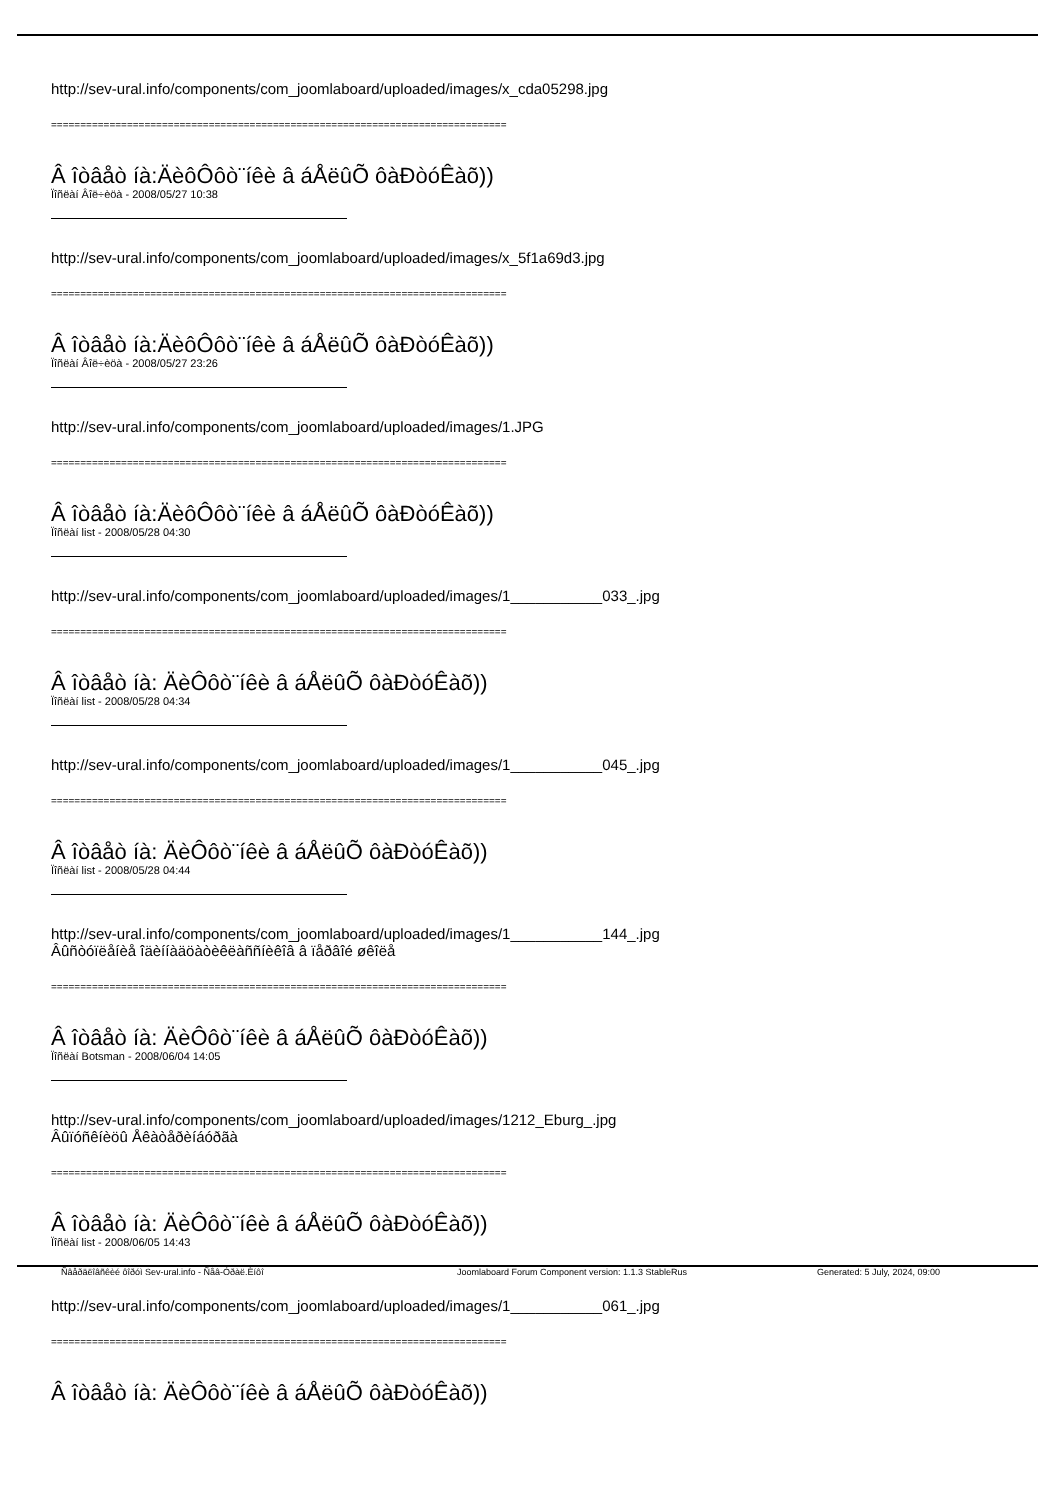http://sev-ural.info/components/com_joomlaboard/uploaded/images/x_cda05298.jpg
==============================================================================
Â îòâåò íà:ÄèôÔôò¨íêè â áÅëûÕ ôàÐòóÊàõ))
Ïîñëàí Âîë÷èöà - 2008/05/27 10:38
http://sev-ural.info/components/com_joomlaboard/uploaded/images/x_5f1a69d3.jpg
==============================================================================
Â îòâåò íà:ÄèôÔôò¨íêè â áÅëûÕ ôàÐòóÊàõ))
Ïîñëàí Âîë÷èöà - 2008/05/27 23:26
http://sev-ural.info/components/com_joomlaboard/uploaded/images/1.JPG
==============================================================================
Â îòâåò íà:ÄèôÔôò¨íêè â áÅëûÕ ôàÐòóÊàõ))
Ïîñëàí list - 2008/05/28 04:30
http://sev-ural.info/components/com_joomlaboard/uploaded/images/1___________033_.jpg
==============================================================================
Â îòâåò íà: ÄèÔôò¨íêè â áÅëûÕ ôàÐòóÊàõ))
Ïîñëàí list - 2008/05/28 04:34
http://sev-ural.info/components/com_joomlaboard/uploaded/images/1___________045_.jpg
==============================================================================
Â îòâåò íà: ÄèÔôò¨íêè â áÅëûÕ ôàÐòóÊàõ))
Ïîñëàí list - 2008/05/28 04:44
http://sev-ural.info/components/com_joomlaboard/uploaded/images/1___________144_.jpg
Âûñòóïëåíèå îäèííàäöàòèêëàññíèêîâ â ïåðâîé øêîëå
==============================================================================
Â îòâåò íà: ÄèÔôò¨íêè â áÅëûÕ ôàÐòóÊàõ))
Ïîñëàí Botsman - 2008/06/04 14:05
http://sev-ural.info/components/com_joomlaboard/uploaded/images/1212_Eburg_.jpg
Âûïóñêíèöû Åêàòåðèíáóðãà
==============================================================================
Â îòâåò íà: ÄèÔôò¨íêè â áÅëûÕ ôàÐòóÊàõ))
Ïîñëàí list - 2008/06/05 14:43
http://sev-ural.info/components/com_joomlaboard/uploaded/images/1___________061_.jpg
==============================================================================
Â îòâåò íà: ÄèÔôò¨íêè â áÅëûÕ ôàÐòóÊàõ))
Ñâåðäëîâñêèé ôîðóì Sev-ural.info - Ñåâ-Óðàë.Èíôî Joomlaboard Forum Component version: 1.1.3 StableRus Generated: 5 July, 2024, 09:00